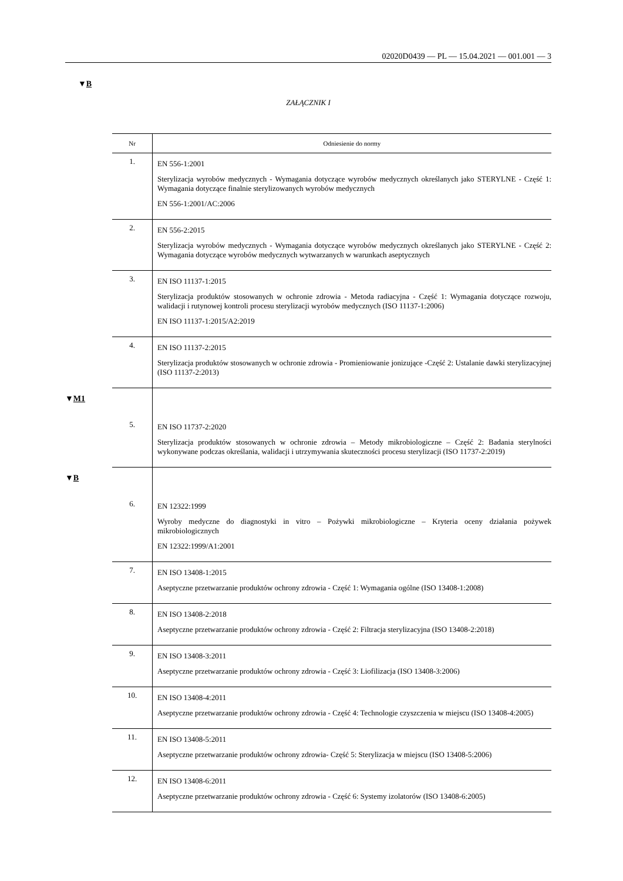02020D0439 — PL — 15.04.2021 — 001.001 — 3
▼B
ZAŁĄCZNIK I
| Nr | Odniesienie do normy |
| --- | --- |
| 1. | EN 556-1:2001 Sterylizacja wyrobów medycznych - Wymagania dotyczące wyrobów medycznych określanych jako STERYLNE - Część 1: Wymagania dotyczące finalnie sterylizowanych wyrobów medycznych EN 556-1:2001/AC:2006 |
| 2. | EN 556-2:2015 Sterylizacja wyrobów medycznych - Wymagania dotyczące wyrobów medycznych określanych jako STERYLNE - Część 2: Wymagania dotyczące wyrobów medycznych wytwarzanych w warunkach asep­tycznych |
| 3. | EN ISO 11137-1:2015 Sterylizacja produktów stosowanych w ochronie zdrowia - Metoda radiacyjna - Część 1: Wymagania dotyczące rozwoju, walidacji i rutynowej kontroli procesu sterylizacji wyrobów medycznych (ISO 11137-1:2006) EN ISO 11137-1:2015/A2:2019 |
| 4. | EN ISO 11137-2:2015 Sterylizacja produktów stosowanych w ochronie zdrowia - Promieniowanie jonizujące -Część 2: Ustalanie dawki sterylizacyjnej (ISO 11137-2:2013) |
| ▼ M1 | |
| 5. | EN ISO 11737-2:2020 Sterylizacja produktów stosowanych w ochronie zdrowia – Metody mikrobiologiczne – Część 2: Badania sterylności wykonywane podczas określania, walidacji i utrzymywania skuteczności procesu sterylizacji (ISO 11737-2:2019) |
| ▼ B | |
| 6. | EN 12322:1999 Wyroby medyczne do diagnostyki in vitro – Pożywki mikrobiologiczne – Kryteria oceny działania pożywek mikrobiologicznych EN 12322:1999/A1:2001 |
| 7. | EN ISO 13408-1:2015 Aseptyczne przetwarzanie produktów ochrony zdrowia - Część 1: Wymagania ogólne (ISO 13408-1:2008) |
| 8. | EN ISO 13408-2:2018 Aseptyczne przetwarzanie produktów ochrony zdrowia - Część 2: Filtracja sterylizacyjna (ISO 13408-2:2018) |
| 9. | EN ISO 13408-3:2011 Aseptyczne przetwarzanie produktów ochrony zdrowia - Część 3: Liofilizacja (ISO 13408-3:2006) |
| 10. | EN ISO 13408-4:2011 Aseptyczne przetwarzanie produktów ochrony zdrowia - Część 4: Technologie czyszczenia w miejscu (ISO 13408-4:2005) |
| 11. | EN ISO 13408-5:2011 Aseptyczne przetwarzanie produktów ochrony zdrowia- Część 5: Sterylizacja w miejscu (ISO 13408-5:2006) |
| 12. | EN ISO 13408-6:2011 Aseptyczne przetwarzanie produktów ochrony zdrowia - Część 6: Systemy izolatorów (ISO 13408-6:2005) |